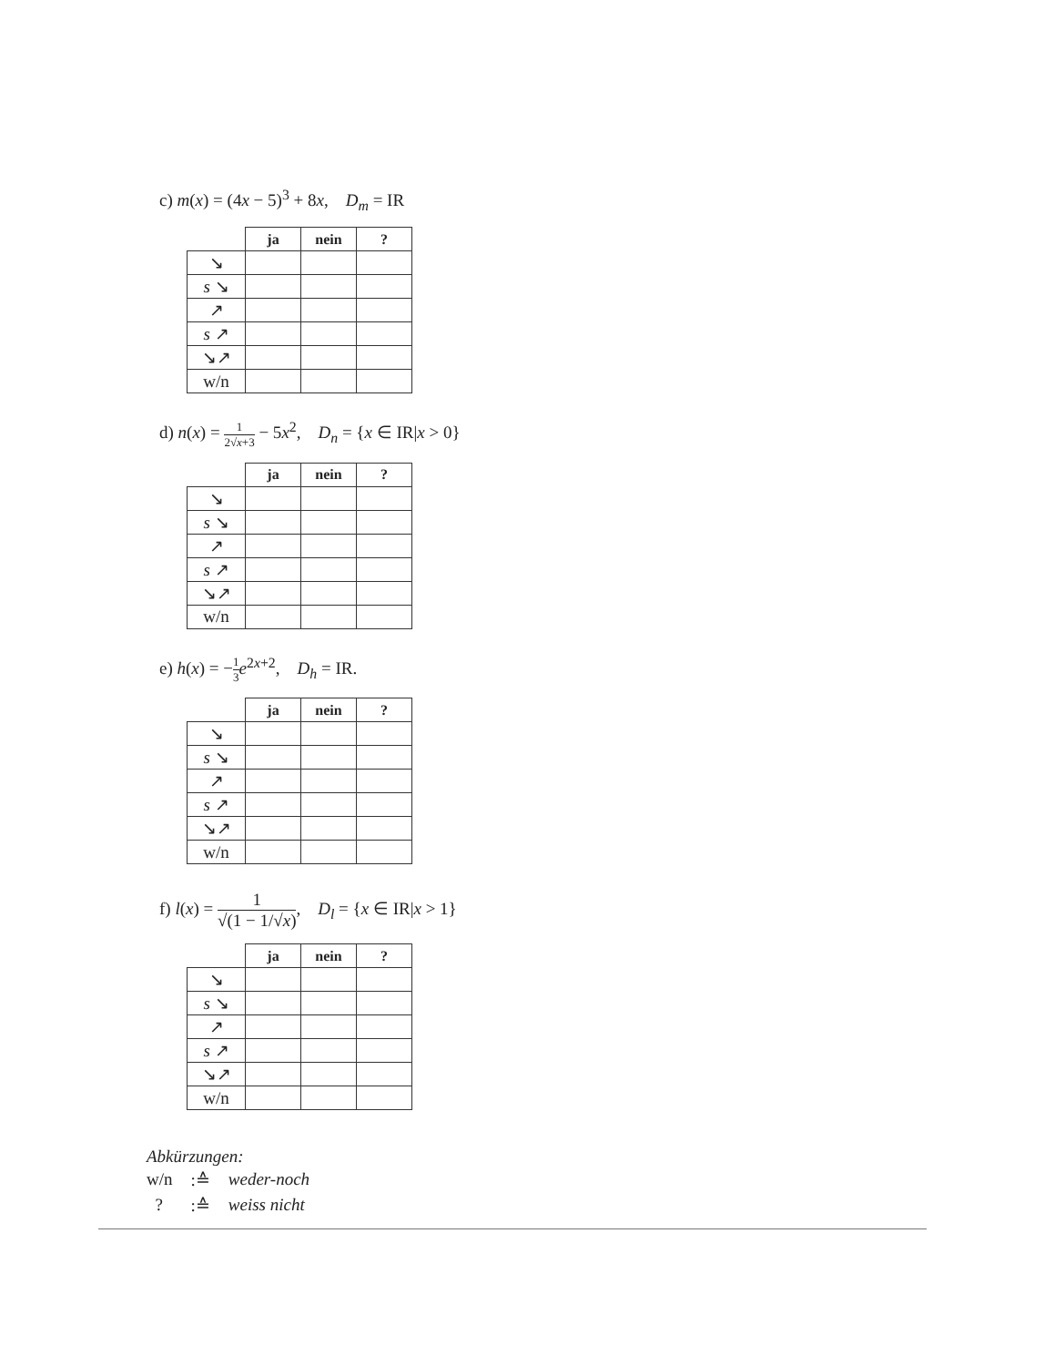c) m(x) = (4x − 5)<sup>3</sup> + 8x, D<sub>m</sub> = IR
| | ja | nein | ? |
| ↘ | | | |
| s ↘ | | | |
| ↗ | | | |
| s ↗ | | | |
| ↘↗ | | | |
| w/n | | | |
d) n(x) = 1 2√x+3 − 5x<sup>2</sup>, D<sub>n</sub> = {x ∈ IR|x > 0}
| | ja | nein | ? |
| ↘ | | | |
| s ↘ | | | |
| ↗ | | | |
| s ↗ | | | |
| ↘↗ | | | |
| w/n | | | |
e) h(x) = −1 3 e<sup>2x+2</sup>, D<sub>h</sub> = IR.
| | ja | nein | ? |
| ↘ | | | |
| s ↘ | | | |
| ↗ | | | |
| s ↗ | | | |
| ↘↗ | | | |
| w/n | | | |
f) l(x) = 1 √(1 − 1/√x), D<sub>l</sub> = {x ∈ IR|x > 1}
| | ja | nein | ? |
| ↘ | | | |
| s ↘ | | | |
| ↗ | | | |
| s ↗ | | | |
| ↘↗ | | | |
| w/n | | | |
Abkürzungen:
| w/n | :≙ | weder-noch |
| ? | :≙ | weiss nicht |